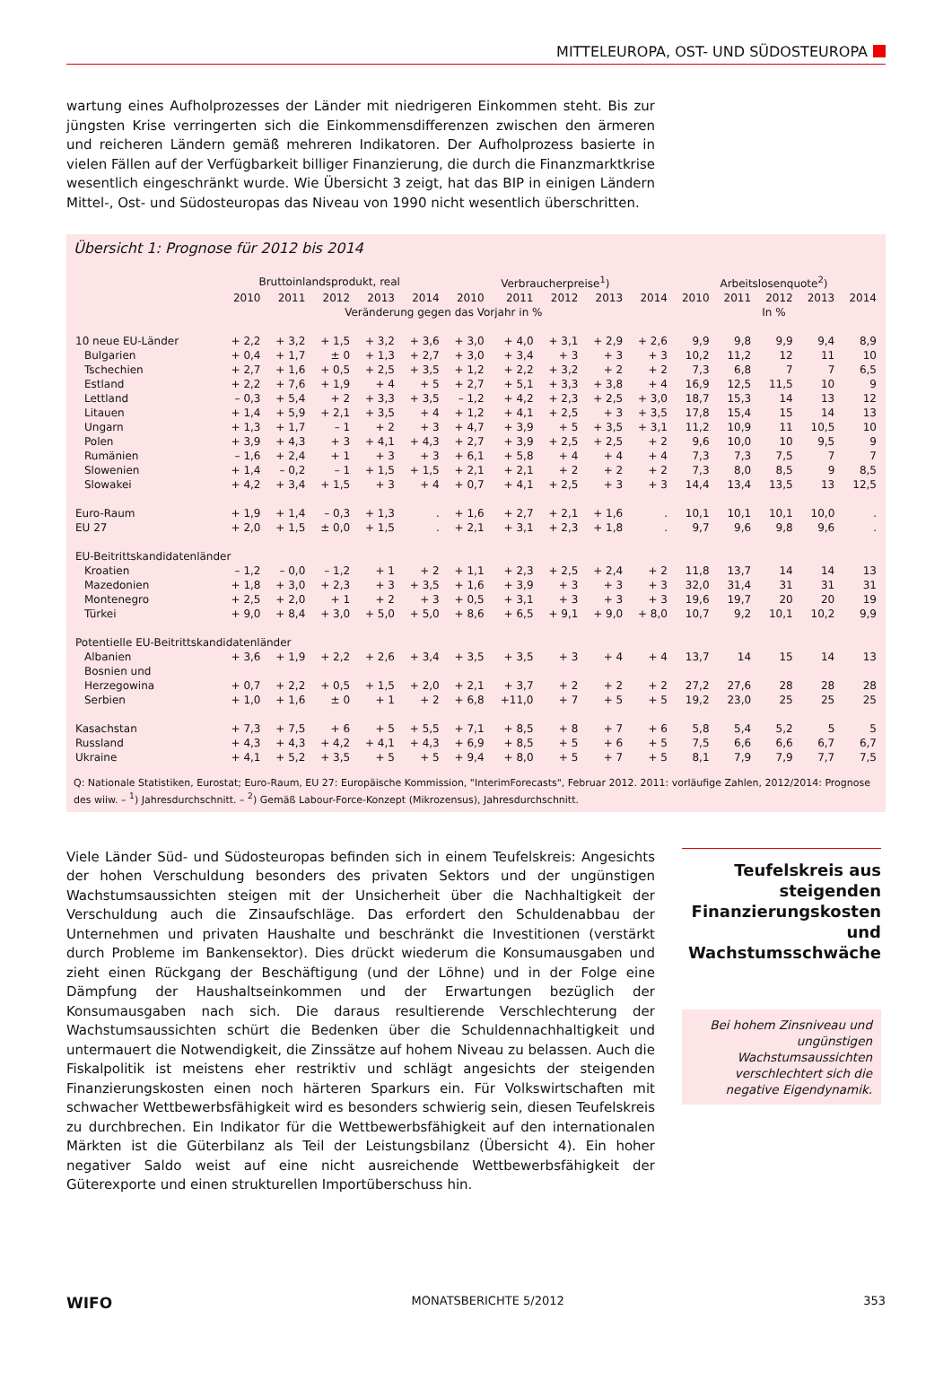MITTELEUROPA, OST- UND SÜDOSTEUROPA
wartung eines Aufholprozesses der Länder mit niedrigeren Einkommen steht. Bis zur jüngsten Krise verringerten sich die Einkommensdifferenzen zwischen den ärmeren und reicheren Ländern gemäß mehreren Indikatoren. Der Aufholprozess basierte in vielen Fällen auf der Verfügbarkeit billiger Finanzierung, die durch die Finanzmarktkrise wesentlich eingeschränkt wurde. Wie Übersicht 3 zeigt, hat das BIP in einigen Ländern Mittel-, Ost- und Südosteuropas das Niveau von 1990 nicht wesentlich überschritten.
Übersicht 1: Prognose für 2012 bis 2014
| | Bruttoinlandsprodukt, real | | | | | Verbraucherpreise<sup>1</sup>) | | | | | Arbeitslosenquote<sup>2</sup>) | | | | |
| --- | --- | --- | --- | --- | --- | --- | --- | --- | --- | --- | --- | --- | --- | --- | --- |
| | 2010 | 2011 | 2012 | 2013 | 2014 | 2010 | 2011 | 2012 | 2013 | 2014 | 2010 | 2011 | 2012 | 2013 | 2014 |
| | Veränderung gegen das Vorjahr in % | | | | | | | | | | In % | | | | |
| 10 neue EU-Länder | + 2,2 | + 3,2 | + 1,5 | + 3,2 | + 3,6 | + 3,0 | + 4,0 | + 3,1 | + 2,9 | + 2,6 | 9,9 | 9,8 | 9,9 | 9,4 | 8,9 |
| Bulgarien | + 0,4 | + 1,7 | ± 0 | + 1,3 | + 2,7 | + 3,0 | + 3,4 | + 3 | + 3 | + 3 | 10,2 | 11,2 | 12 | 11 | 10 |
| Tschechien | + 2,7 | + 1,6 | + 0,5 | + 2,5 | + 3,5 | + 1,2 | + 2,2 | + 3,2 | + 2 | + 2 | 7,3 | 6,8 | 7 | 7 | 6,5 |
| Estland | + 2,2 | + 7,6 | + 1,9 | + 4 | + 5 | + 2,7 | + 5,1 | + 3,3 | + 3,8 | + 4 | 16,9 | 12,5 | 11,5 | 10 | 9 |
| Lettland | – 0,3 | + 5,4 | + 2 | + 3,3 | + 3,5 | – 1,2 | + 4,2 | + 2,3 | + 2,5 | + 3,0 | 18,7 | 15,3 | 14 | 13 | 12 |
| Litauen | + 1,4 | + 5,9 | + 2,1 | + 3,5 | + 4 | + 1,2 | + 4,1 | + 2,5 | + 3 | + 3,5 | 17,8 | 15,4 | 15 | 14 | 13 |
| Ungarn | + 1,3 | + 1,7 | – 1 | + 2 | + 3 | + 4,7 | + 3,9 | + 5 | + 3,5 | + 3,1 | 11,2 | 10,9 | 11 | 10,5 | 10 |
| Polen | + 3,9 | + 4,3 | + 3 | + 4,1 | + 4,3 | + 2,7 | + 3,9 | + 2,5 | + 2,5 | + 2 | 9,6 | 10,0 | 10 | 9,5 | 9 |
| Rumänien | – 1,6 | + 2,4 | + 1 | + 3 | + 3 | + 6,1 | + 5,8 | + 4 | + 4 | + 4 | 7,3 | 7,3 | 7,5 | 7 | 7 |
| Slowenien | + 1,4 | – 0,2 | – 1 | + 1,5 | + 1,5 | + 2,1 | + 2,1 | + 2 | + 2 | + 2 | 7,3 | 8,0 | 8,5 | 9 | 8,5 |
| Slowakei | + 4,2 | + 3,4 | + 1,5 | + 3 | + 4 | + 0,7 | + 4,1 | + 2,5 | + 3 | + 3 | 14,4 | 13,4 | 13,5 | 13 | 12,5 |
| Euro-Raum | + 1,9 | + 1,4 | – 0,3 | + 1,3 | . | + 1,6 | + 2,7 | + 2,1 | + 1,6 | . | 10,1 | 10,1 | 10,1 | 10,0 | . |
| EU 27 | + 2,0 | + 1,5 | ± 0,0 | + 1,5 | . | + 2,1 | + 3,1 | + 2,3 | + 1,8 | . | 9,7 | 9,6 | 9,8 | 9,6 | . |
| EU-Beitrittskandidatenländer | | | | | | | | | | | | | | | |
| Kroatien | – 1,2 | – 0,0 | – 1,2 | + 1 | + 2 | + 1,1 | + 2,3 | + 2,5 | + 2,4 | + 2 | 11,8 | 13,7 | 14 | 14 | 13 |
| Mazedonien | + 1,8 | + 3,0 | + 2,3 | + 3 | + 3,5 | + 1,6 | + 3,9 | + 3 | + 3 | + 3 | 32,0 | 31,4 | 31 | 31 | 31 |
| Montenegro | + 2,5 | + 2,0 | + 1 | + 2 | + 3 | + 0,5 | + 3,1 | + 3 | + 3 | + 3 | 19,6 | 19,7 | 20 | 20 | 19 |
| Türkei | + 9,0 | + 8,4 | + 3,0 | + 5,0 | + 5,0 | + 8,6 | + 6,5 | + 9,1 | + 9,0 | + 8,0 | 10,7 | 9,2 | 10,1 | 10,2 | 9,9 |
| Potentielle EU-Beitrittskandidatenländer | | | | | | | | | | | | | | | |
| Albanien | + 3,6 | + 1,9 | + 2,2 | + 2,6 | + 3,4 | + 3,5 | + 3,5 | + 3 | + 4 | + 4 | 13,7 | 14 | 15 | 14 | 13 |
| Bosnien und Herzegowina | + 0,7 | + 2,2 | + 0,5 | + 1,5 | + 2,0 | + 2,1 | + 3,7 | + 2 | + 2 | + 2 | 27,2 | 27,6 | 28 | 28 | 28 |
| Serbien | + 1,0 | + 1,6 | ± 0 | + 1 | + 2 | + 6,8 | +11,0 | + 7 | + 5 | + 5 | 19,2 | 23,0 | 25 | 25 | 25 |
| Kasachstan | + 7,3 | + 7,5 | + 6 | + 5 | + 5,5 | + 7,1 | + 8,5 | + 8 | + 7 | + 6 | 5,8 | 5,4 | 5,2 | 5 | 5 |
| Russland | + 4,3 | + 4,3 | + 4,2 | + 4,1 | + 4,3 | + 6,9 | + 8,5 | + 5 | + 6 | + 5 | 7,5 | 6,6 | 6,6 | 6,7 | 6,7 |
| Ukraine | + 4,1 | + 5,2 | + 3,5 | + 5 | + 5 | + 9,4 | + 8,0 | + 5 | + 7 | + 5 | 8,1 | 7,9 | 7,9 | 7,7 | 7,5 |
Q: Nationale Statistiken, Eurostat; Euro-Raum, EU 27: Europäische Kommission, "InterimForecasts", Februar 2012. 2011: vorläufige Zahlen, 2012/2014: Prognose des wiiw. – <sup>1</sup>) Jahresdurchschnitt. – <sup>2</sup>) Gemäß Labour-Force-Konzept (Mikrozensus), Jahresdurchschnitt.
Viele Länder Süd- und Südosteuropas befinden sich in einem Teufelskreis: Angesichts der hohen Verschuldung besonders des privaten Sektors und der ungünstigen Wachstumsaussichten steigen mit der Unsicherheit über die Nachhaltigkeit der Verschuldung auch die Zinsaufschläge. Das erfordert den Schuldenabbau der Unternehmen und privaten Haushalte und beschränkt die Investitionen (verstärkt durch Probleme im Bankensektor). Dies drückt wiederum die Konsumausgaben und zieht einen Rückgang der Beschäftigung (und der Löhne) und in der Folge eine Dämpfung der Haushaltseinkommen und der Erwartungen bezüglich der Konsumausgaben nach sich. Die daraus resultierende Verschlechterung der Wachstumsaussichten schürt die Bedenken über die Schuldennachhaltigkeit und untermauert die Notwendigkeit, die Zinssätze auf hohem Niveau zu belassen. Auch die Fiskalpolitik ist meistens eher restriktiv und schlägt angesichts der steigenden Finanzierungskosten einen noch härteren Sparkurs ein. Für Volkswirtschaften mit schwacher Wettbewerbsfähigkeit wird es besonders schwierig sein, diesen Teufelskreis zu durchbrechen. Ein Indikator für die Wettbewerbsfähigkeit auf den internationalen Märkten ist die Güterbilanz als Teil der Leistungsbilanz (Übersicht 4). Ein hoher negativer Saldo weist auf eine nicht ausreichende Wettbewerbsfähigkeit der Güterexporte und einen strukturellen Importüberschuss hin.
Teufelskreis aus steigenden Finanzierungskosten und Wachstumsschwäche
Bei hohem Zinsniveau und ungünstigen Wachstumsaussichten verschlechtert sich die negative Eigendynamik.
WIFO MONATSBERICHTE 5/2012 353